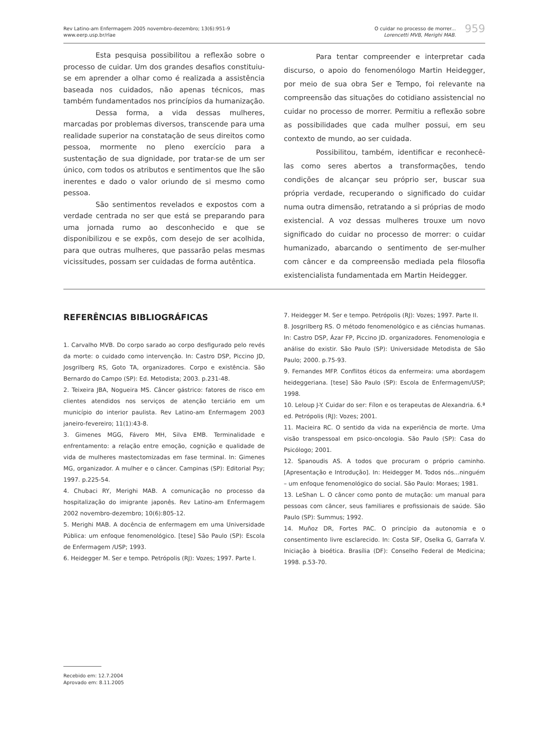Rev Latino-am Enfermagem 2005 novembro-dezembro; 13(6):951-9
www.eerp.usp.br/rlae
O cuidar no processo de morrer...
Lorencetti MVB, Merighi MAB.
959
Esta pesquisa possibilitou a reflexão sobre o processo de cuidar. Um dos grandes desafios constituiu-se em aprender a olhar como é realizada a assistência baseada nos cuidados, não apenas técnicos, mas também fundamentados nos princípios da humanização.
Dessa forma, a vida dessas mulheres, marcadas por problemas diversos, transcende para uma realidade superior na constatação de seus direitos como pessoa, mormente no pleno exercício para a sustentação de sua dignidade, por tratar-se de um ser único, com todos os atributos e sentimentos que lhe são inerentes e dado o valor oriundo de si mesmo como pessoa.
São sentimentos revelados e expostos com a verdade centrada no ser que está se preparando para uma jornada rumo ao desconhecido e que se disponibilizou e se expôs, com desejo de ser acolhida, para que outras mulheres, que passarão pelas mesmas vicissitudes, possam ser cuidadas de forma autêntica.
Para tentar compreender e interpretar cada discurso, o apoio do fenomenólogo Martin Heidegger, por meio de sua obra Ser e Tempo, foi relevante na compreensão das situações do cotidiano assistencial no cuidar no processo de morrer. Permitiu a reflexão sobre as possibilidades que cada mulher possui, em seu contexto de mundo, ao ser cuidada.
Possibilitou, também, identificar e reconhecê-las como seres abertos a transformações, tendo condições de alcançar seu próprio ser, buscar sua própria verdade, recuperando o significado do cuidar numa outra dimensão, retratando a si próprias de modo existencial. A voz dessas mulheres trouxe um novo significado do cuidar no processo de morrer: o cuidar humanizado, abarcando o sentimento de ser-mulher com câncer e da compreensão mediada pela filosofia existencialista fundamentada em Martin Heidegger.
REFERÊNCIAS BIBLIOGRÁFICAS
1. Carvalho MVB. Do corpo sarado ao corpo desfigurado pelo revés da morte: o cuidado como intervenção. In: Castro DSP, Piccino JD, Josgrilberg RS, Goto TA, organizadores. Corpo e existência. São Bernardo do Campo (SP): Ed. Metodista; 2003. p.231-48.
2. Teixeira JBA, Nogueira MS. Câncer gástrico: fatores de risco em clientes atendidos nos serviços de atenção terciário em um município do interior paulista. Rev Latino-am Enfermagem 2003 janeiro-fevereiro; 11(1):43-8.
3. Gimenes MGG, Fávero MH, Silva EMB. Terminalidade e enfrentamento: a relação entre emoção, cognição e qualidade de vida de mulheres mastectomizadas em fase terminal. In: Gimenes MG, organizador. A mulher e o câncer. Campinas (SP): Editorial Psy; 1997. p.225-54.
4. Chubaci RY, Merighi MAB. A comunicação no processo da hospitalização do imigrante japonês. Rev Latino-am Enfermagem 2002 novembro-dezembro; 10(6):805-12.
5. Merighi MAB. A docência de enfermagem em uma Universidade Pública: um enfoque fenomenológico. [tese] São Paulo (SP): Escola de Enfermagem /USP; 1993.
6. Heidegger M. Ser e tempo. Petrópolis (RJ): Vozes; 1997. Parte I.
7. Heidegger M. Ser e tempo. Petrópolis (RJ): Vozes; 1997. Parte II.
8. Josgrilberg RS. O método fenomenológico e as ciências humanas. In: Castro DSP, Ázar FP, Piccino JD. organizadores. Fenomenologia e análise do existir. São Paulo (SP): Universidade Metodista de São Paulo; 2000. p.75-93.
9. Fernandes MFP. Conflitos éticos da enfermeira: uma abordagem heideggeriana. [tese] São Paulo (SP): Escola de Enfermagem/USP; 1998.
10. Leloup J-Y. Cuidar do ser: Fílon e os terapeutas de Alexandria. 6.ª ed. Petrópolis (RJ): Vozes; 2001.
11. Macieira RC. O sentido da vida na experiência de morte. Uma visão transpessoal em psico-oncologia. São Paulo (SP): Casa do Psicólogo; 2001.
12. Spanoudis AS. A todos que procuram o próprio caminho. [Apresentação e Introdução]. In: Heidegger M. Todos nós...ninguém – um enfoque fenomenológico do social. São Paulo: Moraes; 1981.
13. LeShan L. O câncer como ponto de mutação: um manual para pessoas com câncer, seus familiares e profissionais de saúde. São Paulo (SP): Summus; 1992.
14. Muñoz DR, Fortes PAC. O princípio da autonomia e o consentimento livre esclarecido. In: Costa SIF, Oselka G, Garrafa V. Iniciação à bioética. Brasília (DF): Conselho Federal de Medicina; 1998. p.53-70.
Recebido em: 12.7.2004
Aprovado em: 8.11.2005